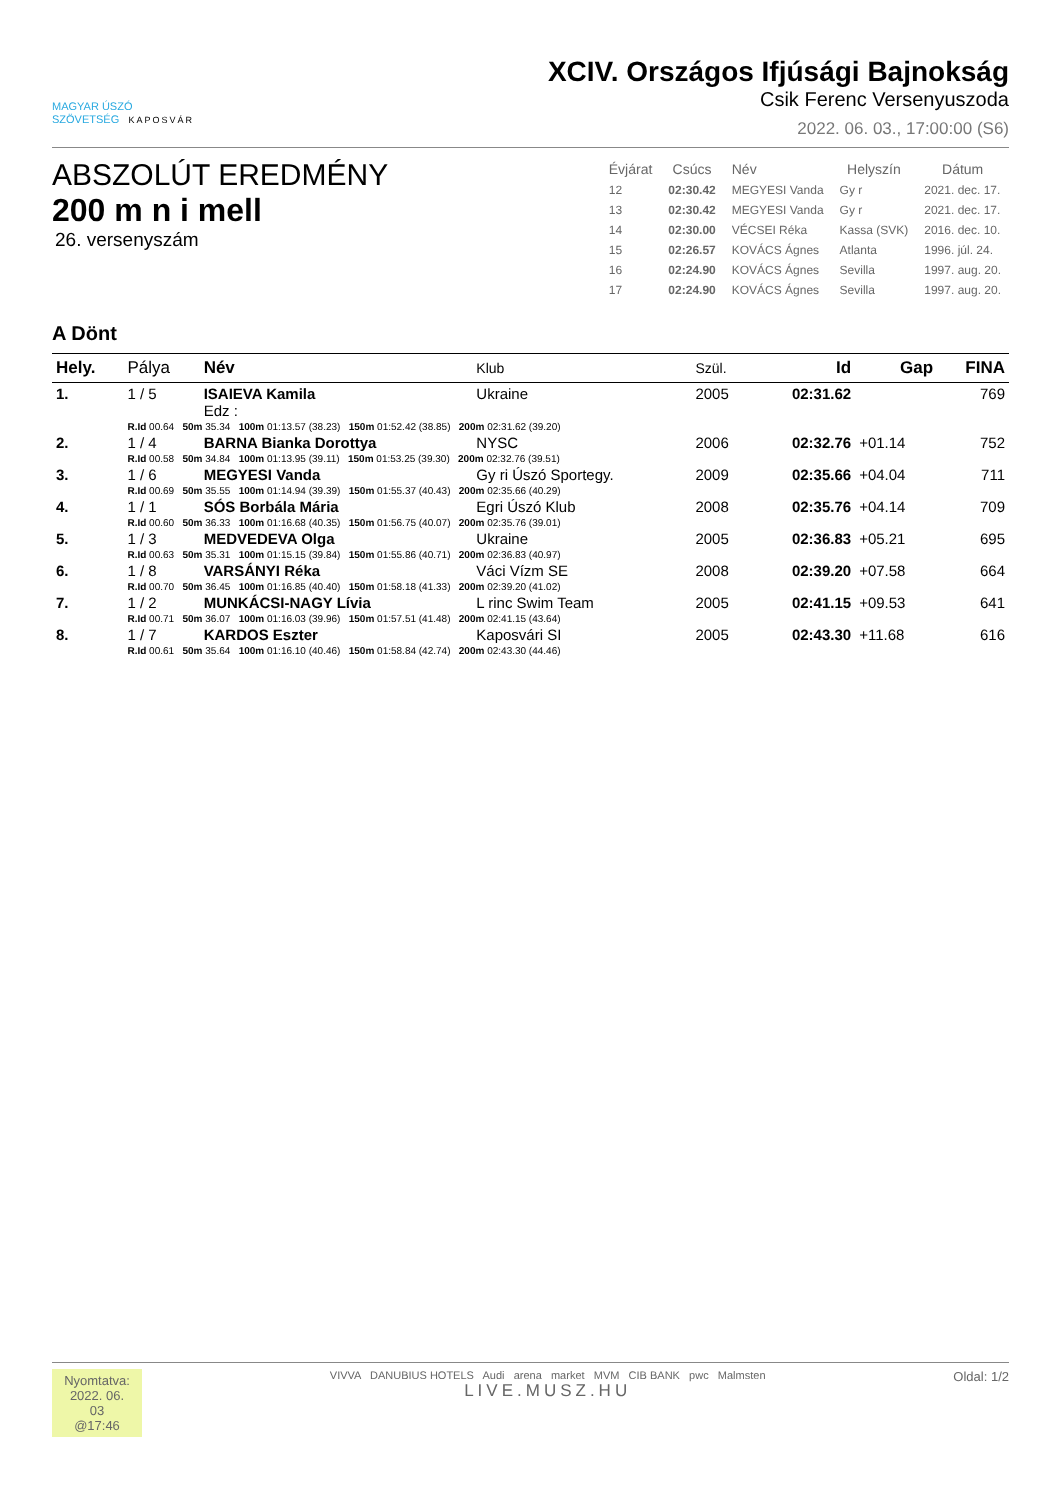MAGYAR ÚSZÓ
SZÖVETSÉG KAPOSVÁR
XCIV. Országos Ifjúsági Bajnokság
Csik Ferenc Versenyuszoda
2022. 06. 03., 17:00:00 (S6)
ABSZOLÚT EREDMÉNY
200 m n i mell
26. versenyszám
| Évjárat | Csúcs | Név | Helyszín | Dátum |
| --- | --- | --- | --- | --- |
| 12 | 02:30.42 | MEGYESI Vanda | Gy r | 2021. dec. 17. |
| 13 | 02:30.42 | MEGYESI Vanda | Gy r | 2021. dec. 17. |
| 14 | 02:30.00 | VÉCSEI Réka | Kassa (SVK) | 2016. dec. 10. |
| 15 | 02:26.57 | KOVÁCS Ágnes | Atlanta | 1996. júl. 24. |
| 16 | 02:24.90 | KOVÁCS Ágnes | Sevilla | 1997. aug. 20. |
| 17 | 02:24.90 | KOVÁCS Ágnes | Sevilla | 1997. aug. 20. |
A Dönt
| Hely. | Pálya | Név | Klub | Szül. | Id | Gap | FINA |
| --- | --- | --- | --- | --- | --- | --- | --- |
| 1. | 1 / 5 | ISAIEVA Kamila Edz : | Ukraine | 2005 | 02:31.62 | | 769 |
| | R.Id 00.64 50m 35.34 100m 01:13.57 (38.23) 150m 01:52.42 (38.85) 200m 02:31.62 (39.20) | | | | | | |
| 2. | 1 / 4 | BARNA Bianka Dorottya | NYSC | 2006 | 02:32.76 | +01.14 | 752 |
| | R.Id 00.58 50m 34.84 100m 01:13.95 (39.11) 150m 01:53.25 (39.30) 200m 02:32.76 (39.51) | | | | | | |
| 3. | 1 / 6 | MEGYESI Vanda | Gy ri Úszó Sportegy. | 2009 | 02:35.66 | +04.04 | 711 |
| | R.Id 00.69 50m 35.55 100m 01:14.94 (39.39) 150m 01:55.37 (40.43) 200m 02:35.66 (40.29) | | | | | | |
| 4. | 1 / 1 | SÓS Borbála Mária | Egri Úszó Klub | 2008 | 02:35.76 | +04.14 | 709 |
| | R.Id 00.60 50m 36.33 100m 01:16.68 (40.35) 150m 01:56.75 (40.07) 200m 02:35.76 (39.01) | | | | | | |
| 5. | 1 / 3 | MEDVEDEVA Olga | Ukraine | 2005 | 02:36.83 | +05.21 | 695 |
| | R.Id 00.63 50m 35.31 100m 01:15.15 (39.84) 150m 01:55.86 (40.71) 200m 02:36.83 (40.97) | | | | | | |
| 6. | 1 / 8 | VARSÁNYI Réka | Váci Vízm SE | 2008 | 02:39.20 | +07.58 | 664 |
| | R.Id 00.70 50m 36.45 100m 01:16.85 (40.40) 150m 01:58.18 (41.33) 200m 02:39.20 (41.02) | | | | | | |
| 7. | 1 / 2 | MUNKÁCSI-NAGY Lívia | L rinc Swim Team | 2005 | 02:41.15 | +09.53 | 641 |
| | R.Id 00.71 50m 36.07 100m 01:16.03 (39.96) 150m 01:57.51 (41.48) 200m 02:41.15 (43.64) | | | | | | |
| 8. | 1 / 7 | KARDOS Eszter | Kaposvári SI | 2005 | 02:43.30 | +11.68 | 616 |
| | R.Id 00.61 50m 35.64 100m 01:16.10 (40.46) 150m 01:58.84 (42.74) 200m 02:43.30 (44.46) | | | | | | |
Nyomtatva:
2022. 06. 03
@17:46
VIVVA DANUBIUS HOTELS Audi arena market MVM CIB BANK pwc Malmsten
LIVE.MUSZ.HU
Oldal: 1/2